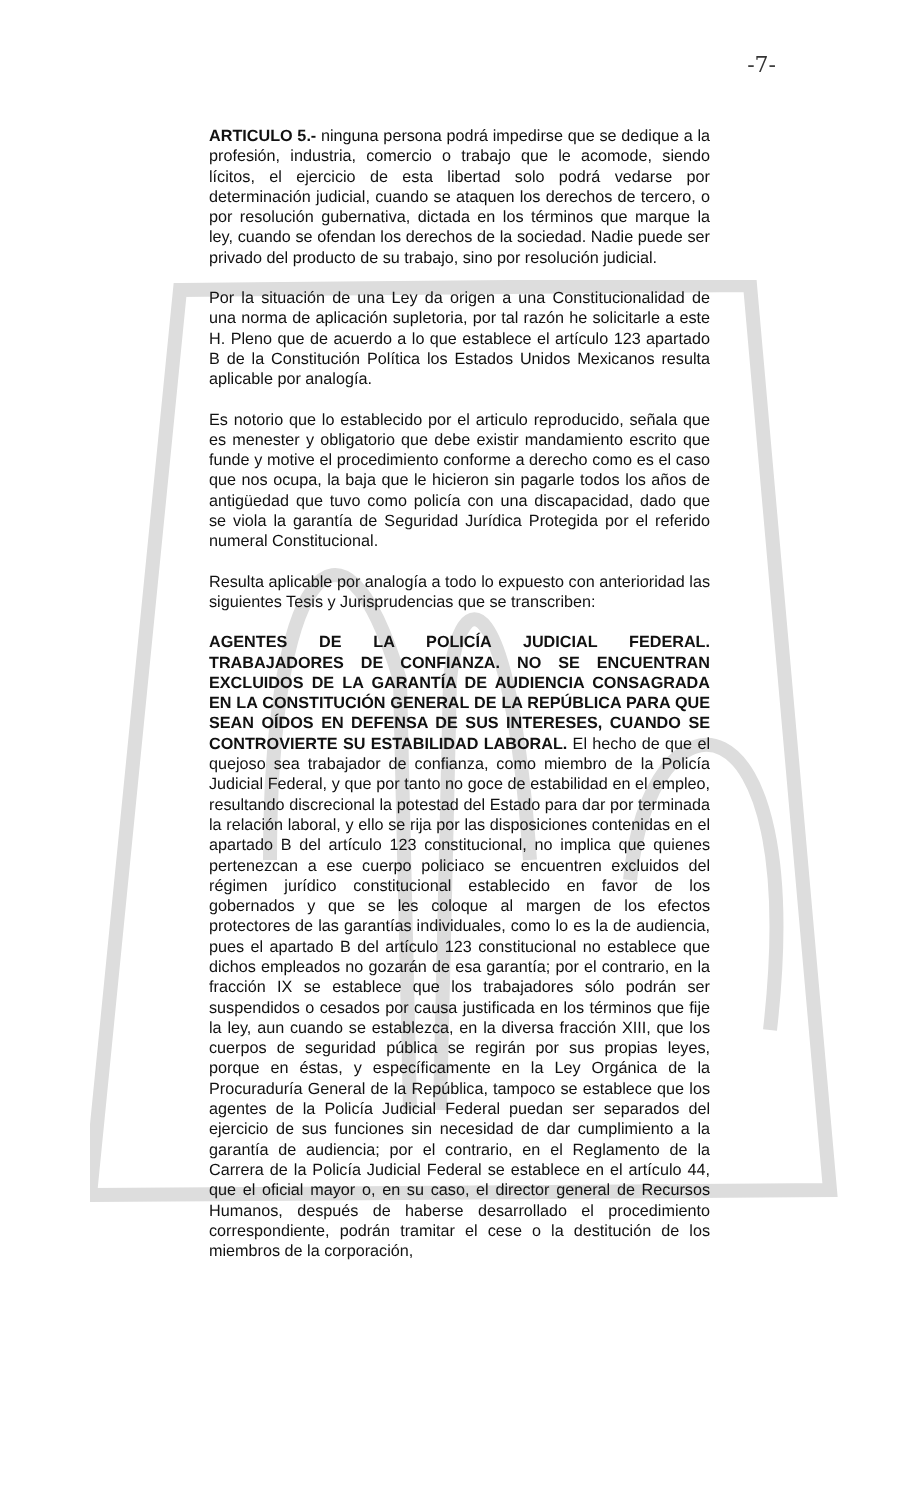-7-
ARTICULO 5.- ninguna persona podrá impedirse que se dedique a la profesión, industria, comercio o trabajo que le acomode, siendo lícitos, el ejercicio de esta libertad solo podrá vedarse por determinación judicial, cuando se ataquen los derechos de tercero, o por resolución gubernativa, dictada en los términos que marque la ley, cuando se ofendan los derechos de la sociedad. Nadie puede ser privado del producto de su trabajo, sino por resolución judicial.
Por la situación de una Ley da origen a una Constitucionalidad de una norma de aplicación supletoria, por tal razón he solicitarle a este H. Pleno que de acuerdo a lo que establece el artículo 123 apartado B de la Constitución Política los Estados Unidos Mexicanos resulta aplicable por analogía.
Es notorio que lo establecido por el articulo reproducido, señala que es menester y obligatorio que debe existir mandamiento escrito que funde y motive el procedimiento conforme a derecho como es el caso que nos ocupa, la baja que le hicieron sin pagarle todos los años de antigüedad que tuvo como policía con una discapacidad, dado que se viola la garantía de Seguridad Jurídica Protegida por el referido numeral Constitucional.
Resulta aplicable por analogía a todo lo expuesto con anterioridad las siguientes Tesis y Jurisprudencias que se transcriben:
AGENTES DE LA POLICÍA JUDICIAL FEDERAL. TRABAJADORES DE CONFIANZA. NO SE ENCUENTRAN EXCLUIDOS DE LA GARANTÍA DE AUDIENCIA CONSAGRADA EN LA CONSTITUCIÓN GENERAL DE LA REPÚBLICA PARA QUE SEAN OÍDOS EN DEFENSA DE SUS INTERESES, CUANDO SE CONTROVIERTE SU ESTABILIDAD LABORAL. El hecho de que el quejoso sea trabajador de confianza, como miembro de la Policía Judicial Federal, y que por tanto no goce de estabilidad en el empleo, resultando discrecional la potestad del Estado para dar por terminada la relación laboral, y ello se rija por las disposiciones contenidas en el apartado B del artículo 123 constitucional, no implica que quienes pertenezcan a ese cuerpo policiaco se encuentren excluidos del régimen jurídico constitucional establecido en favor de los gobernados y que se les coloque al margen de los efectos protectores de las garantías individuales, como lo es la de audiencia, pues el apartado B del artículo 123 constitucional no establece que dichos empleados no gozarán de esa garantía; por el contrario, en la fracción IX se establece que los trabajadores sólo podrán ser suspendidos o cesados por causa justificada en los términos que fije la ley, aun cuando se establezca, en la diversa fracción XIII, que los cuerpos de seguridad pública se regirán por sus propias leyes, porque en éstas, y específicamente en la Ley Orgánica de la Procuraduría General de la República, tampoco se establece que los agentes de la Policía Judicial Federal puedan ser separados del ejercicio de sus funciones sin necesidad de dar cumplimiento a la garantía de audiencia; por el contrario, en el Reglamento de la Carrera de la Policía Judicial Federal se establece en el artículo 44, que el oficial mayor o, en su caso, el director general de Recursos Humanos, después de haberse desarrollado el procedimiento correspondiente, podrán tramitar el cese o la destitución de los miembros de la corporación,